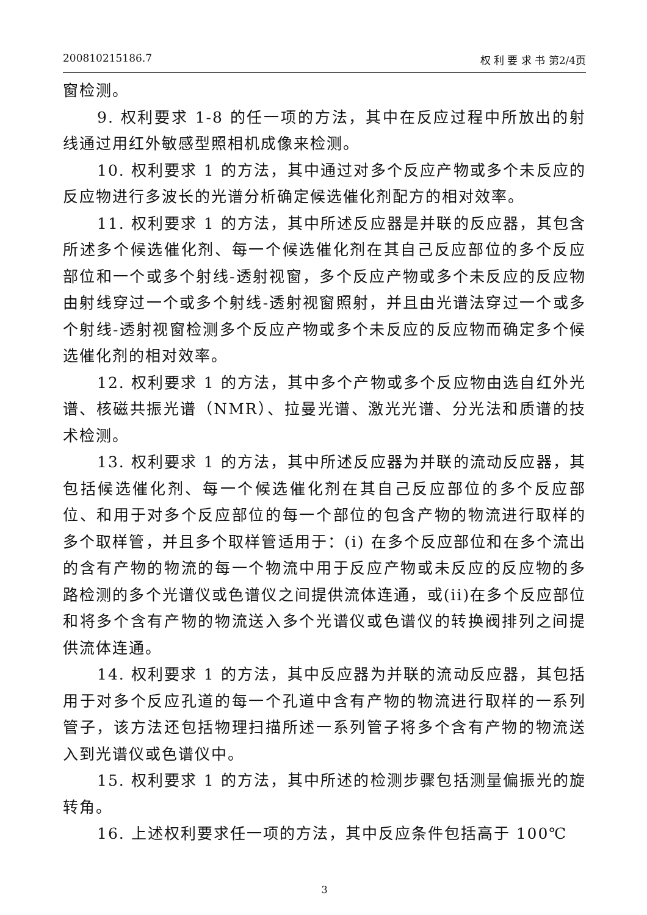200810215186.7 权 利 要 求 书 第2/4页
窗检测。
9. 权利要求 1-8 的任一项的方法，其中在反应过程中所放出的射线通过用红外敏感型照相机成像来检测。
10. 权利要求 1 的方法，其中通过对多个反应产物或多个未反应的反应物进行多波长的光谱分析确定候选催化剂配方的相对效率。
11. 权利要求 1 的方法，其中所述反应器是并联的反应器，其包含所述多个候选催化剂、每一个候选催化剂在其自己反应部位的多个反应部位和一个或多个射线-透射视窗，多个反应产物或多个未反应的反应物由射线穿过一个或多个射线-透射视窗照射，并且由光谱法穿过一个或多个射线-透射视窗检测多个反应产物或多个未反应的反应物而确定多个候选催化剂的相对效率。
12. 权利要求 1 的方法，其中多个产物或多个反应物由选自红外光谱、核磁共振光谱（NMR）、拉曼光谱、激光光谱、分光法和质谱的技术检测。
13. 权利要求 1 的方法，其中所述反应器为并联的流动反应器，其包括候选催化剂、每一个候选催化剂在其自己反应部位的多个反应部位、和用于对多个反应部位的每一个部位的包含产物的物流进行取样的多个取样管，并且多个取样管适用于：(i) 在多个反应部位和在多个流出的含有产物的物流的每一个物流中用于反应产物或未反应的反应物的多路检测的多个光谱仪或色谱仪之间提供流体连通，或(ii)在多个反应部位和将多个含有产物的物流送入多个光谱仪或色谱仪的转换阀排列之间提供流体连通。
14. 权利要求 1 的方法，其中反应器为并联的流动反应器，其包括用于对多个反应孔道的每一个孔道中含有产物的物流进行取样的一系列管子，该方法还包括物理扫描所述一系列管子将多个含有产物的物流送入到光谱仪或色谱仪中。
15. 权利要求 1 的方法，其中所述的检测步骤包括测量偏振光的旋转角。
16. 上述权利要求任一项的方法，其中反应条件包括高于 100℃
3